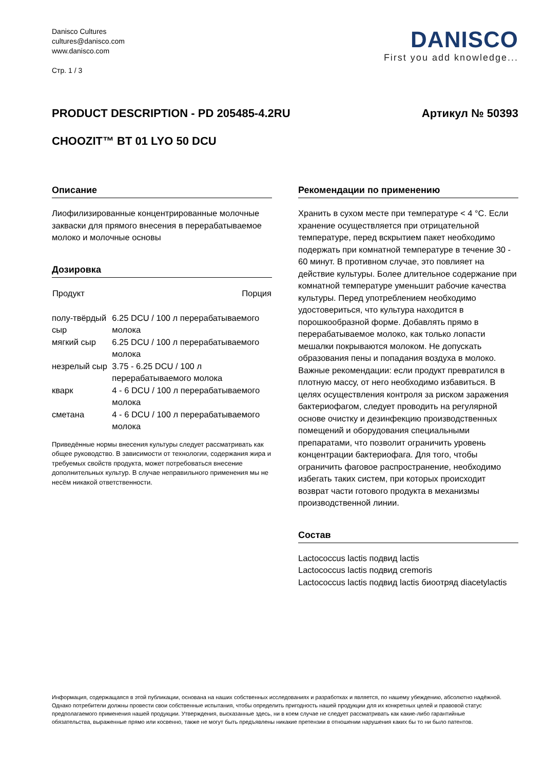Danisco Cultures
cultures@danisco.com
www.danisco.com
Стр. 1 / 3
DANISCO
First you add knowledge...
PRODUCT DESCRIPTION - PD 205485-4.2RU Артикул № 50393
CHOOZIT™ BT 01 LYO 50 DCU
Описание
Лиофилизированные концентрированные молочные закваски для прямого внесения в перерабатываемое молоко и молочные основы
Дозировка
| Продукт | Порция |
| --- | --- |
| полу-твёрдый сыр | 6.25 DCU / 100 л перерабатываемого молока |
| мягкий сыр | 6.25 DCU / 100 л перерабатываемого молока |
| незрелый сыр | 3.75 - 6.25 DCU / 100 л перерабатываемого молока |
| кварк | 4 - 6 DCU / 100 л перерабатываемого молока |
| сметана | 4 - 6 DCU / 100 л перерабатываемого молока |
Приведённые нормы внесения культуры следует рассматривать как общее руководство. В зависимости от технологии, содержания жира и требуемых свойств продукта, может потребоваться внесение дополнительных культур. В случае неправильного применения мы не несём никакой ответственности.
Рекомендации по применению
Хранить в сухом месте при температуре < 4 °C. Если хранение осуществляется при отрицательной температуре, перед вскрытием пакет необходимо подержать при комнатной температуре в течение 30 - 60 минут. В противном случае, это повлияет на действие культуры. Более длительное содержание при комнатной температуре уменьшит рабочие качества культуры. Перед употреблением необходимо удостовериться, что культура находится в порошкообразной форме. Добавлять прямо в перерабатываемое молоко, как только лопасти мешалки покрываются молоком. Не допускать образования пены и попадания воздуха в молоко. Важные рекомендации: если продукт превратился в плотную массу, от него необходимо избавиться. В целях осуществления контроля за риском заражения бактериофагом, следует проводить на регулярной основе очистку и дезинфекцию производственных помещений и оборудования специальными препаратами, что позволит ограничить уровень концентрации бактериофага. Для того, чтобы ограничить фаговое распространение, необходимо избегать таких систем, при которых происходит возврат части готового продукта в механизмы производственной линии.
Состав
Lactococcus lactis подвид lactis
Lactococcus lactis подвид cremoris
Lactococcus lactis подвид lactis биоотряд diacetylactis
Информация, содержащаяся в этой публикации, основана на наших собственных исследованиях и разработках и является, по нашему убеждению, абсолютно надёжной. Однако потребители должны провести свои собственные испытания, чтобы определить пригодность нашей продукции для их конкретных целей и правовой статус предполагаемого применения нашей продукции. Утверждения, высказанные здесь, ни в коем случае не следует рассматривать как какие-либо гарантийные обязательства, выраженные прямо или косвенно, также не могут быть предъявлены никакие претензии в отношении нарушения каких бы то ни было патентов.